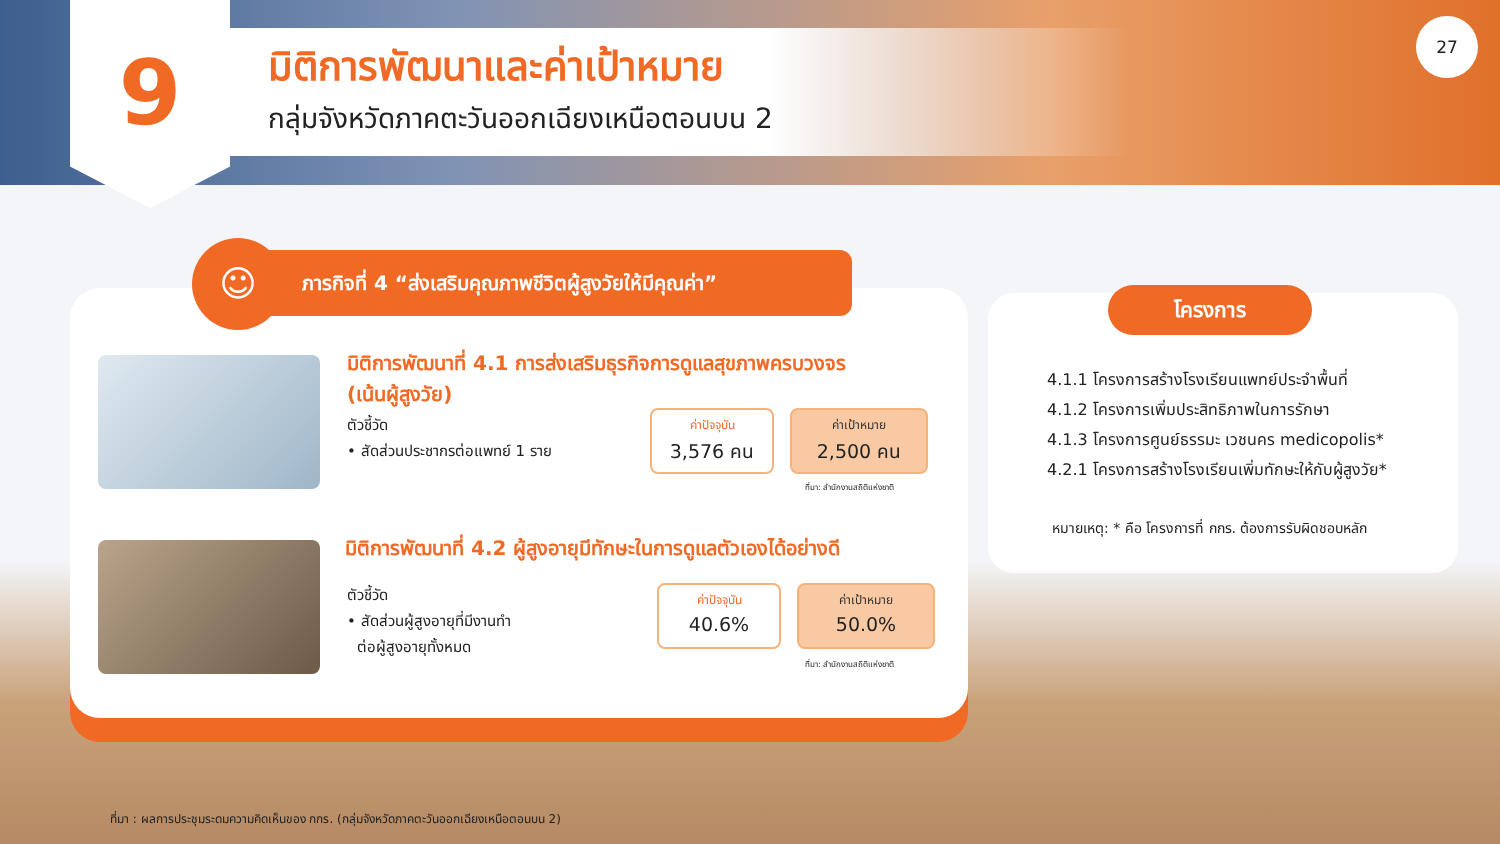9 มิติการพัฒนาและค่าเป้าหมาย
กลุ่มจังหวัดภาคตะวันออกเฉียงเหนือตอนบน 2
27
ภารกิจที่ 4 “ส่งเสริมคุณภาพชีวิตผู้สูงวัยให้มีคุณค่า”
☺
มิติการพัฒนาที่ 4.1 การส่งเสริมธุรกิจการดูแลสุขภาพครบวงจร (เน้นผู้สูงวัย)
ตัวชี้วัด
• สัดส่วนประชากรต่อแพทย์ 1 ราย
ค่าปัจจุบัน
3,576 คน
ค่าเป้าหมาย
2,500 คน
ที่มา: สำนักงานสถิติแห่งชาติ
มิติการพัฒนาที่ 4.2 ผู้สูงอายุมีทักษะในการดูแลตัวเองได้อย่างดี
ตัวชี้วัด
• สัดส่วนผู้สูงอายุที่มีงานทำ
ต่อผู้สูงอายุทั้งหมด
ค่าปัจจุบัน
40.6%
ค่าเป้าหมาย
50.0%
ที่มา: สำนักงานสถิติแห่งชาติ
โครงการ
4.1.1 โครงการสร้างโรงเรียนแพทย์ประจำพื้นที่
4.1.2 โครงการเพิ่มประสิทธิภาพในการรักษา
4.1.3 โครงการศูนย์ธรรมะ เวชนคร medicopolis*
4.2.1 โครงการสร้างโรงเรียนเพิ่มทักษะให้กับผู้สูงวัย*
หมายเหตุ: * คือ โครงการที่ กกร. ต้องการรับผิดชอบหลัก
ที่มา : ผลการประชุมระดมความคิดเห็นของ กกร. (กลุ่มจังหวัดภาคตะวันออกเฉียงเหนือตอนบน 2)